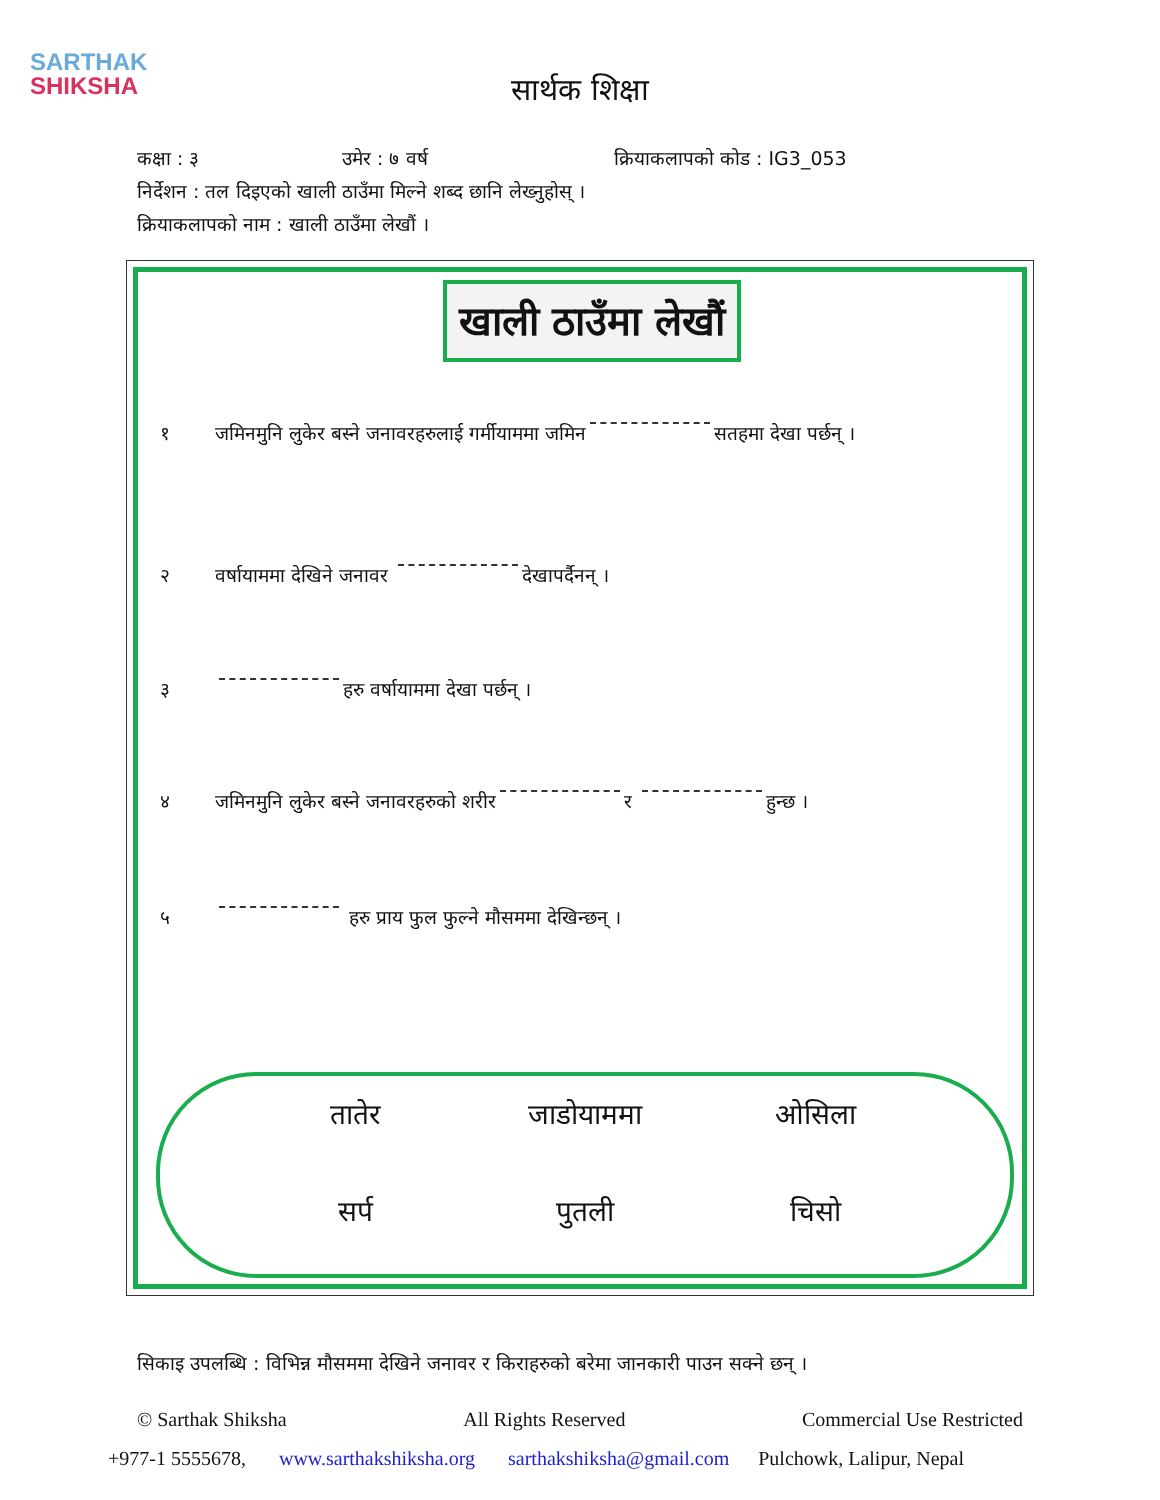SARTHAK
SHIKSHA
सार्थक शिक्षा
कक्षा : ३ उमेर : ७ वर्ष क्रियाकलापको कोड : IG3_053
निर्देशन : तल दिइएको खाली ठाउँमा मिल्ने शब्द छानि लेख्नुहोस् ।
क्रियाकलापको नाम : खाली ठाउँमा लेखौं ।
खाली ठाउँमा लेखौं
१ जमिनमुनि लुकेर बस्ने जनावरहरुलाई गर्मीयाममा जमिन सतहमा देखा पर्छन् ।
२ वर्षायाममा देखिने जनावर देखापर्दैनन् ।
३ हरु वर्षायाममा देखा पर्छन् ।
४ जमिनमुनि लुकेर बस्ने जनावरहरुको शरीर र हुन्छ ।
५ हरु प्राय फुल फुल्ने मौसममा देखिन्छन् ।
तातेर जाडोयाममा ओसिला सर्प पुतली चिसो
सिकाइ उपलब्धि : विभिन्न मौसममा देखिने जनावर र किराहरुको बरेमा जानकारी पाउन सक्ने छन् ।
© Sarthak Shiksha All Rights Reserved Commercial Use Restricted
+977-1 5555678, www.sarthakshiksha.org sarthakshiksha@gmail.com Pulchowk, Lalipur, Nepal